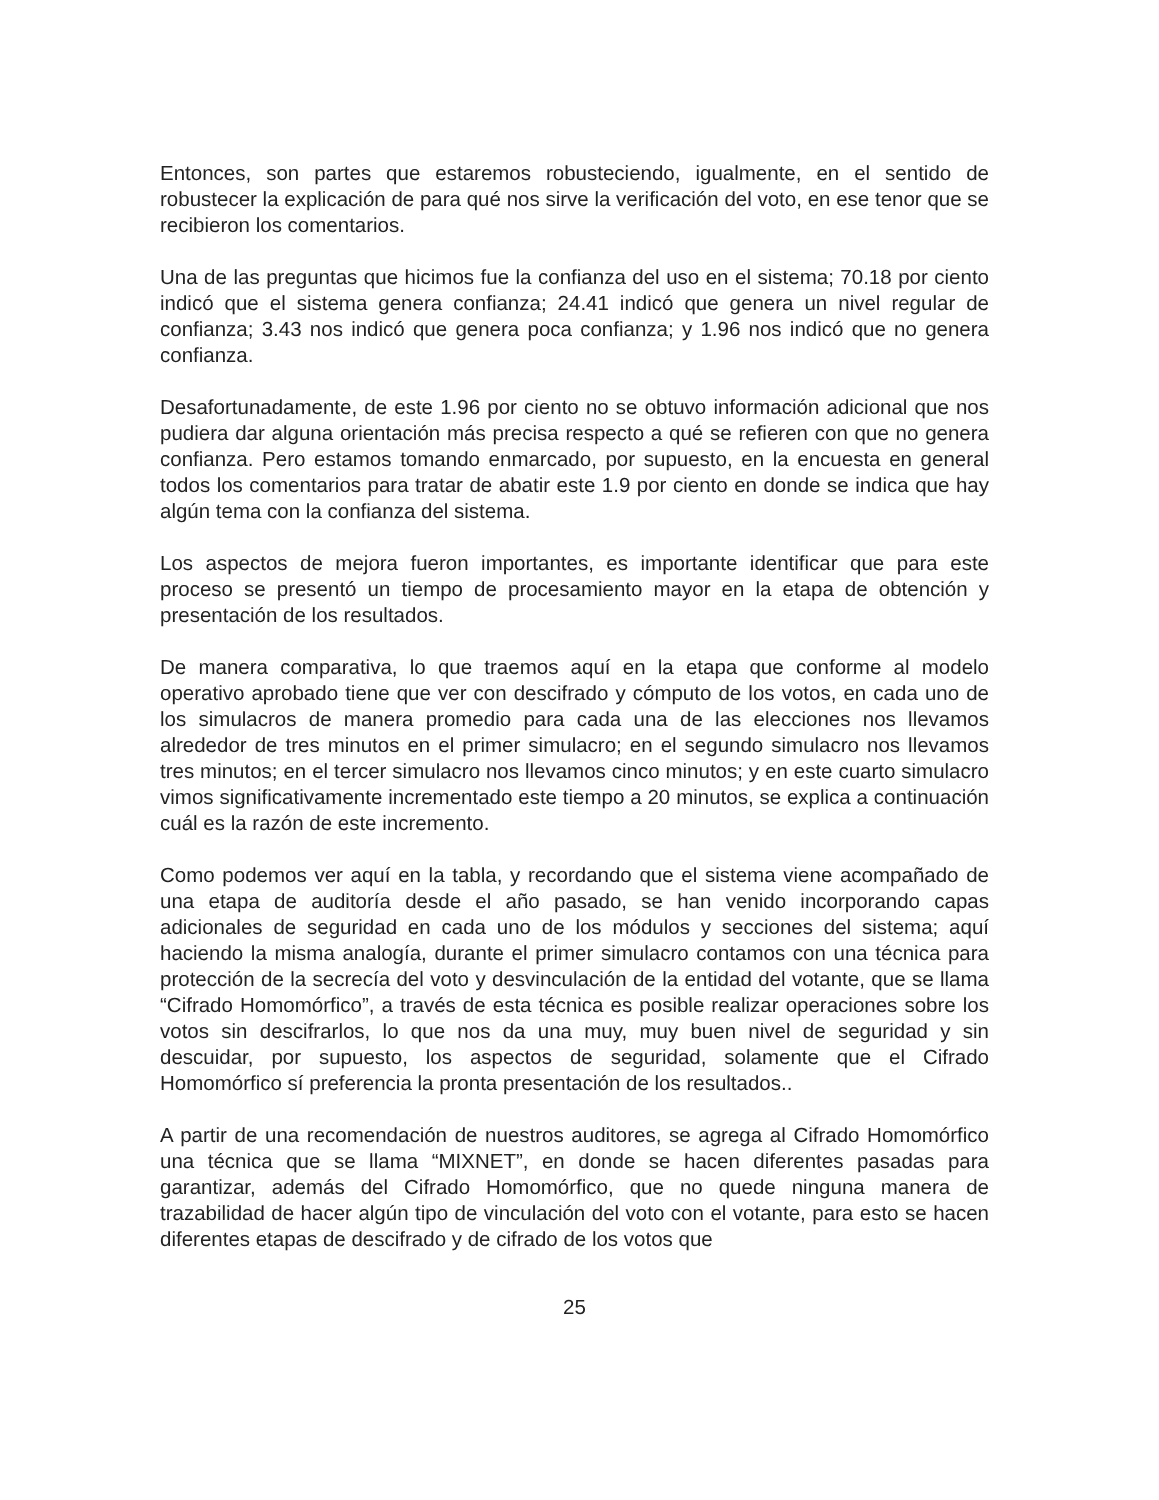Entonces, son partes que estaremos robusteciendo, igualmente, en el sentido de robustecer la explicación de para qué nos sirve la verificación del voto, en ese tenor que se recibieron los comentarios.
Una de las preguntas que hicimos fue la confianza del uso en el sistema; 70.18 por ciento indicó que el sistema genera confianza; 24.41 indicó que genera un nivel regular de confianza; 3.43 nos indicó que genera poca confianza; y 1.96 nos indicó que no genera confianza.
Desafortunadamente, de este 1.96 por ciento no se obtuvo información adicional que nos pudiera dar alguna orientación más precisa respecto a qué se refieren con que no genera confianza. Pero estamos tomando enmarcado, por supuesto, en la encuesta en general todos los comentarios para tratar de abatir este 1.9 por ciento en donde se indica que hay algún tema con la confianza del sistema.
Los aspectos de mejora fueron importantes, es importante identificar que para este proceso se presentó un tiempo de procesamiento mayor en la etapa de obtención y presentación de los resultados.
De manera comparativa, lo que traemos aquí en la etapa que conforme al modelo operativo aprobado tiene que ver con descifrado y cómputo de los votos, en cada uno de los simulacros de manera promedio para cada una de las elecciones nos llevamos alrededor de tres minutos en el primer simulacro; en el segundo simulacro nos llevamos tres minutos; en el tercer simulacro nos llevamos cinco minutos; y en este cuarto simulacro vimos significativamente incrementado este tiempo a 20 minutos, se explica a continuación cuál es la razón de este incremento.
Como podemos ver aquí en la tabla, y recordando que el sistema viene acompañado de una etapa de auditoría desde el año pasado, se han venido incorporando capas adicionales de seguridad en cada uno de los módulos y secciones del sistema; aquí haciendo la misma analogía, durante el primer simulacro contamos con una técnica para protección de la secrecía del voto y desvinculación de la entidad del votante, que se llama “Cifrado Homomórfico”, a través de esta técnica es posible realizar operaciones sobre los votos sin descifrarlos, lo que nos da una muy, muy buen nivel de seguridad y sin descuidar, por supuesto, los aspectos de seguridad, solamente que el Cifrado Homomórfico sí preferencia la pronta presentación de los resultados..
A partir de una recomendación de nuestros auditores, se agrega al Cifrado Homomórfico una técnica que se llama “MIXNET”, en donde se hacen diferentes pasadas para garantizar, además del Cifrado Homomórfico, que no quede ninguna manera de trazabilidad de hacer algún tipo de vinculación del voto con el votante, para esto se hacen diferentes etapas de descifrado y de cifrado de los votos que
25